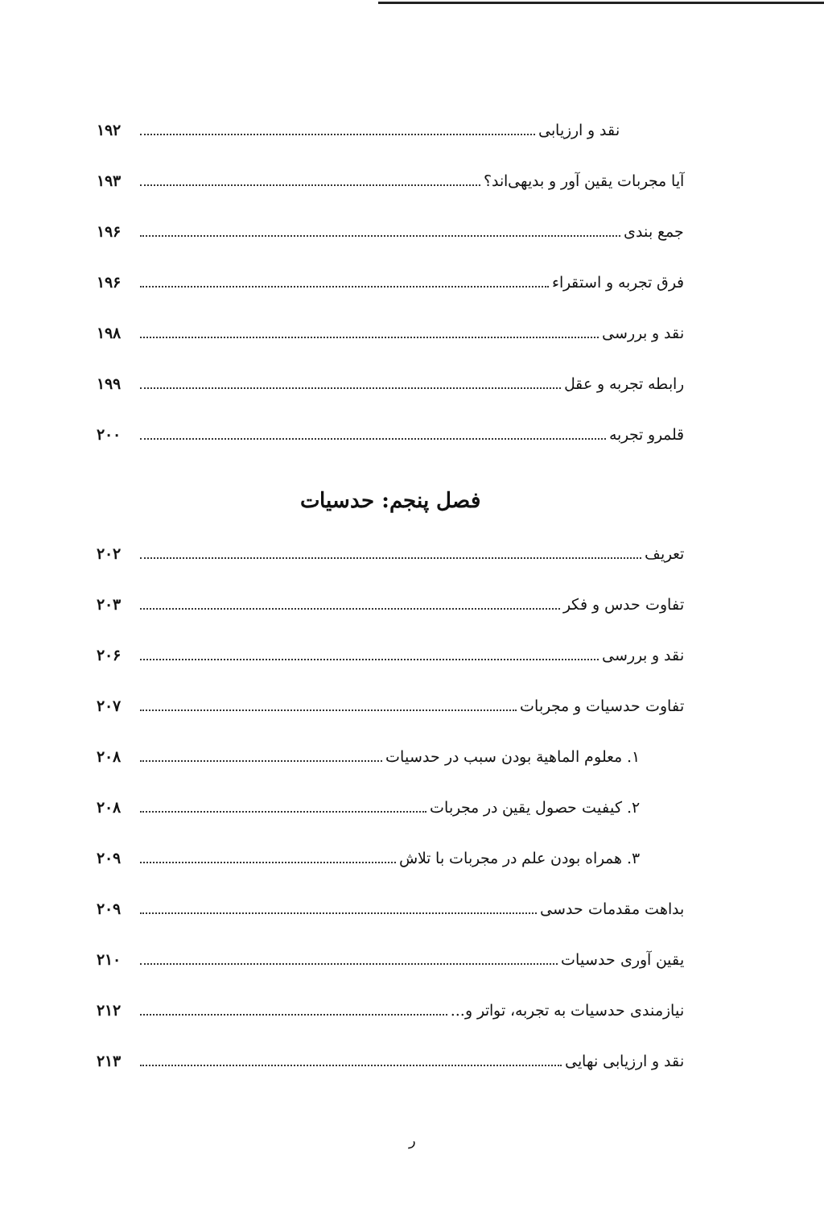نقد و ارزیابی ۱۹۲
آیا مجربات یقین آور و بدیهی‌اند؟ ۱۹۳
جمع بندی ۱۹۶
فرق تجربه و استقراء ۱۹۶
نقد و بررسی ۱۹۸
رابطه تجربه و عقل ۱۹۹
قلمرو تجربه ۲۰۰
فصل پنجم: حدسیات
تعریف ۲۰۲
تفاوت حدس و فکر ۲۰۳
نقد و بررسی ۲۰۶
تفاوت حدسیات و مجربات ۲۰۷
۱. معلوم الماهیة بودن سبب در حدسیات ۲۰۸
۲. کیفیت حصول یقین در مجربات ۲۰۸
۳. همراه بودن علم در مجربات با تلاش ۲۰۹
بداهت مقدمات حدسی ۲۰۹
یقین آوری حدسیات ۲۱۰
نیازمندی حدسیات به تجربه، تواتر و... ۲۱۲
نقد و ارزیابی نهایی ۲۱۳
ر